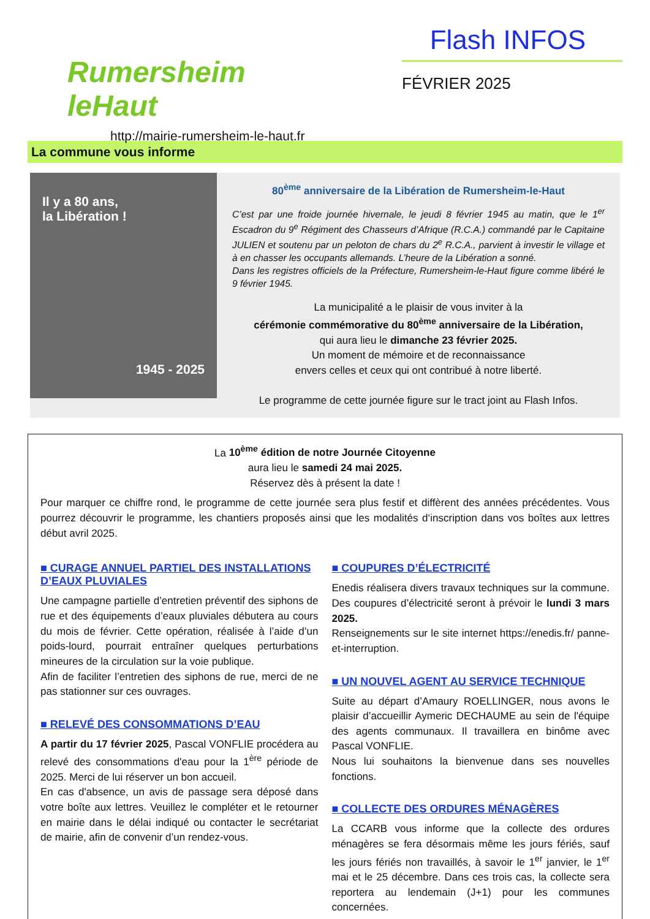Rumersheim leHaut
http://mairie-rumersheim-le-haut.fr
Flash INFOS
FÉVRIER 2025
La commune vous informe
Il y a 80 ans,
la Libération !
1945 - 2025
80<sup>ème</sup> anniversaire de la Libération de Rumersheim-le-Haut
C’est par une froide journée hivernale, le jeudi 8 février 1945 au matin, que le 1<sup>er</sup> Escadron du 9<sup>e</sup> Régiment des Chasseurs d’Afrique (R.C.A.) commandé par le Capitaine JULIEN et soutenu par un peloton de chars du 2<sup>e</sup> R.C.A., parvient à investir le village et à en chasser les occupants allemands. L’heure de la Libération a sonné.
Dans les registres officiels de la Préfecture, Rumersheim-le-Haut figure comme libéré le 9 février 1945.
La municipalité a le plaisir de vous inviter à la
cérémonie commémorative du 80<sup>ème</sup> anniversaire de la Libération,
qui aura lieu le dimanche 23 février 2025.
Un moment de mémoire et de reconnaissance
envers celles et ceux qui ont contribué à notre liberté.
Le programme de cette journée figure sur le tract joint au Flash Infos.
La 10<sup>ème</sup> édition de notre Journée Citoyenne
aura lieu le samedi 24 mai 2025.
Réservez dès à présent la date !
Pour marquer ce chiffre rond, le programme de cette journée sera plus festif et diffèrent des années précédentes. Vous pourrez découvrir le programme, les chantiers proposés ainsi que les modalités d‘inscription dans vos boîtes aux lettres début avril 2025.
■ CURAGE ANNUEL PARTIEL DES INSTALLATIONS D’EAUX PLUVIALES
Une campagne partielle d’entretien préventif des siphons de rue et des équipements d’eaux pluviales débutera au cours du mois de février. Cette opération, réalisée à l’aide d’un poids-lourd, pourrait entraîner quelques perturbations mineures de la circulation sur la voie publique.
Afin de faciliter l’entretien des siphons de rue, merci de ne pas stationner sur ces ouvrages.
■ RELEVÉ DES CONSOMMATIONS D’EAU
A partir du 17 février 2025, Pascal VONFLIE procédera au relevé des consommations d'eau pour la 1<sup>ère</sup> période de 2025. Merci de lui réserver un bon accueil.
En cas d'absence, un avis de passage sera déposé dans votre boîte aux lettres. Veuillez le compléter et le retourner en mairie dans le délai indiqué ou contacter le secrétariat de mairie, afin de convenir d’un rendez-vous.
■ COUPURES D’ÉLECTRICITÉ
Enedis réalisera divers travaux techniques sur la commune. Des coupures d’électricité seront à prévoir le lundi 3 mars 2025.
Renseignements sur le site internet https://enedis.fr/ panne-et-interruption.
■ UN NOUVEL AGENT AU SERVICE TECHNIQUE
Suite au départ d’Amaury ROELLINGER, nous avons le plaisir d’accueillir Aymeric DECHAUME au sein de l'équipe des agents communaux. Il travaillera en binôme avec Pascal VONFLIE.
Nous lui souhaitons la bienvenue dans ses nouvelles fonctions.
■ COLLECTE DES ORDURES MÉNAGÈRES
La CCARB vous informe que la collecte des ordures ménagères se fera désormais même les jours fériés, sauf les jours fériés non travaillés, à savoir le 1<sup>er</sup> janvier, le 1<sup>er</sup> mai et le 25 décembre. Dans ces trois cas, la collecte sera reportera au lendemain (J+1) pour les communes concernées.